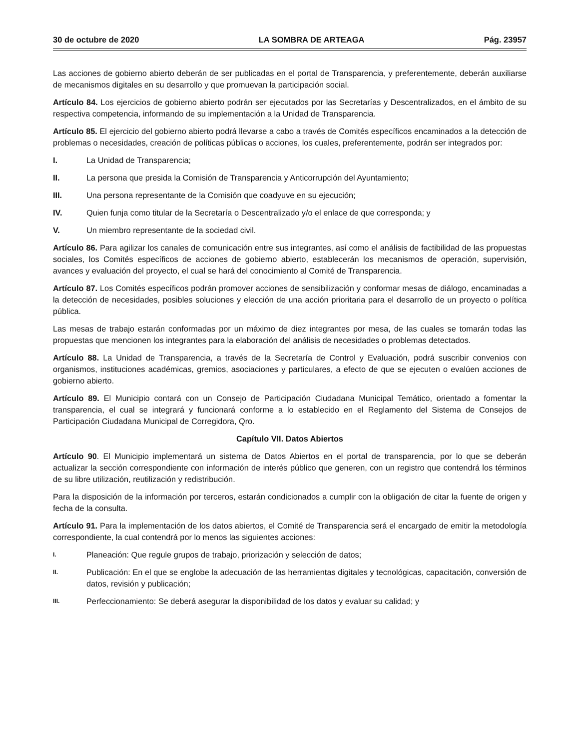30 de octubre de 2020 LA SOMBRA DE ARTEAGA Pág. 23957
Las acciones de gobierno abierto deberán de ser publicadas en el portal de Transparencia, y preferentemente, deberán auxiliarse de mecanismos digitales en su desarrollo y que promuevan la participación social.
Artículo 84. Los ejercicios de gobierno abierto podrán ser ejecutados por las Secretarías y Descentralizados, en el ámbito de su respectiva competencia, informando de su implementación a la Unidad de Transparencia.
Artículo 85. El ejercicio del gobierno abierto podrá llevarse a cabo a través de Comités específicos encaminados a la detección de problemas o necesidades, creación de políticas públicas o acciones, los cuales, preferentemente, podrán ser integrados por:
I. La Unidad de Transparencia;
II. La persona que presida la Comisión de Transparencia y Anticorrupción del Ayuntamiento;
III. Una persona representante de la Comisión que coadyuve en su ejecución;
IV. Quien funja como titular de la Secretaría o Descentralizado y/o el enlace de que corresponda; y
V. Un miembro representante de la sociedad civil.
Artículo 86. Para agilizar los canales de comunicación entre sus integrantes, así como el análisis de factibilidad de las propuestas sociales, los Comités específicos de acciones de gobierno abierto, establecerán los mecanismos de operación, supervisión, avances y evaluación del proyecto, el cual se hará del conocimiento al Comité de Transparencia.
Artículo 87. Los Comités específicos podrán promover acciones de sensibilización y conformar mesas de diálogo, encaminadas a la detección de necesidades, posibles soluciones y elección de una acción prioritaria para el desarrollo de un proyecto o política pública.
Las mesas de trabajo estarán conformadas por un máximo de diez integrantes por mesa, de las cuales se tomarán todas las propuestas que mencionen los integrantes para la elaboración del análisis de necesidades o problemas detectados.
Artículo 88. La Unidad de Transparencia, a través de la Secretaría de Control y Evaluación, podrá suscribir convenios con organismos, instituciones académicas, gremios, asociaciones y particulares, a efecto de que se ejecuten o evalúen acciones de gobierno abierto.
Artículo 89. El Municipio contará con un Consejo de Participación Ciudadana Municipal Temático, orientado a fomentar la transparencia, el cual se integrará y funcionará conforme a lo establecido en el Reglamento del Sistema de Consejos de Participación Ciudadana Municipal de Corregidora, Qro.
Capítulo VII. Datos Abiertos
Artículo 90. El Municipio implementará un sistema de Datos Abiertos en el portal de transparencia, por lo que se deberán actualizar la sección correspondiente con información de interés público que generen, con un registro que contendrá los términos de su libre utilización, reutilización y redistribución.
Para la disposición de la información por terceros, estarán condicionados a cumplir con la obligación de citar la fuente de origen y fecha de la consulta.
Artículo 91. Para la implementación de los datos abiertos, el Comité de Transparencia será el encargado de emitir la metodología correspondiente, la cual contendrá por lo menos las siguientes acciones:
I. Planeación: Que regule grupos de trabajo, priorización y selección de datos;
II. Publicación: En el que se englobe la adecuación de las herramientas digitales y tecnológicas, capacitación, conversión de datos, revisión y publicación;
III. Perfeccionamiento: Se deberá asegurar la disponibilidad de los datos y evaluar su calidad; y